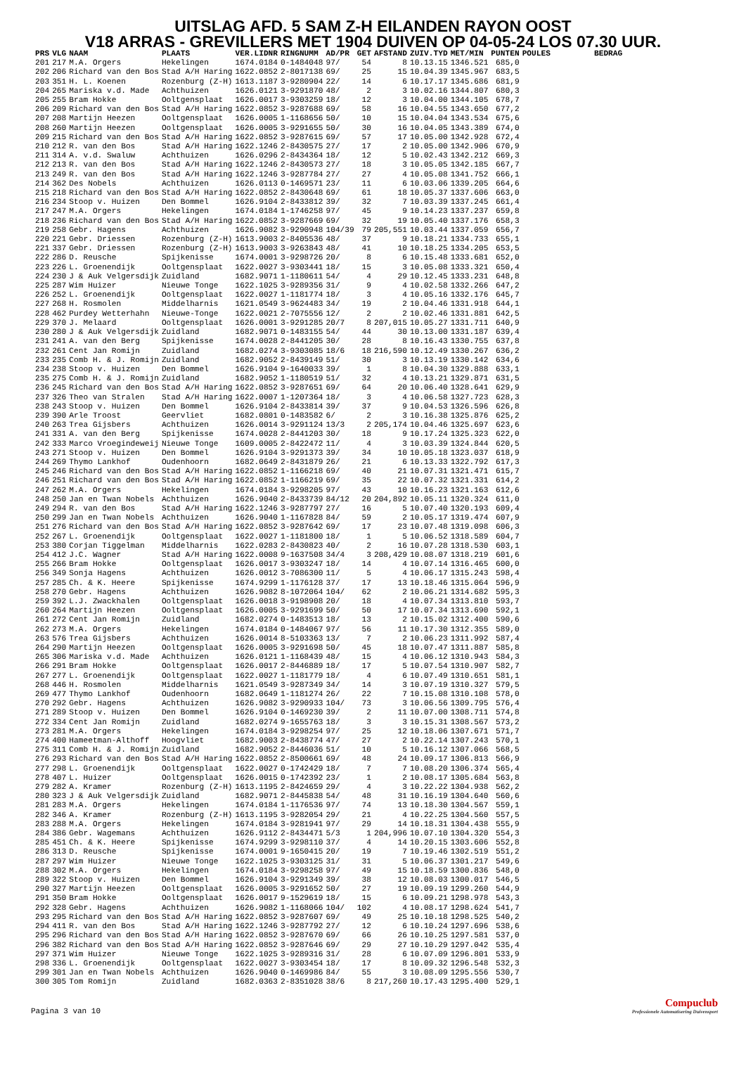UITSLAG AFD. 5 SAM Z-H EILANDEN RAYON OOST
V18 ARRAS - GREVILLERS MET 1904 DUIVEN OP 04-05-24 LOS 07.30 UUR.
| PRS | VLG | NAAM | PLAATS | VER.LIDNR | RINGNUMM | AD/PR | GET | AFSTAND | ZUIV.TYD | MET/MIN | PUNTEN | POULES | BEDRAG |
| --- | --- | --- | --- | --- | --- | --- | --- | --- | --- | --- | --- | --- | --- |
| 201 | 217 | M.A. Orgers | Hekelingen | 1674.0184 | 0-1484048 | 97/ | 54 | 8 | 10.13.15 | 1346.521 | 685,0 | | |
| 202 | 206 | Richard van den Bos | Stad A/H Haring | 1622.0852 | 2-8017138 | 69/ | 25 | 15 | 10.04.39 | 1345.967 | 683,5 | | |
| 203 | 351 | H. L. Koenen | Rozenburg (Z-H) | 1613.1187 | 3-9280904 | 22/ | 14 | 6 | 10.17.17 | 1345.686 | 681,9 | | |
| 204 | 265 | Mariska v.d. Made | Achthuizen | 1626.0121 | 3-9291870 | 48/ | 2 | 3 | 10.02.16 | 1344.807 | 680,3 | | |
| 205 | 255 | Bram Hokke | Ooltgensplaat | 1626.0017 | 3-9303259 | 18/ | 12 | 3 | 10.04.00 | 1344.105 | 678,7 | | |
| 206 | 209 | Richard van den Bos | Stad A/H Haring | 1622.0852 | 3-9287688 | 69/ | 58 | 16 | 10.04.55 | 1343.650 | 677,2 | | |
| 207 | 208 | Martijn Heezen | Ooltgensplaat | 1626.0005 | 1-1168656 | 50/ | 10 | 15 | 10.04.04 | 1343.534 | 675,6 | | |
| 208 | 260 | Martijn Heezen | Ooltgensplaat | 1626.0005 | 3-9291655 | 50/ | 30 | 16 | 10.04.05 | 1343.389 | 674,0 | | |
| 209 | 215 | Richard van den Bos | Stad A/H Haring | 1622.0852 | 3-9287615 | 69/ | 57 | 17 | 10.05.00 | 1342.928 | 672,4 | | |
| 210 | 212 | R. van den Bos | Stad A/H Haring | 1622.1246 | 2-8430575 | 27/ | 17 | 2 | 10.05.00 | 1342.906 | 670,9 | | |
| 211 | 314 | A. v.d. Swaluw | Achthuizen | 1626.0296 | 2-8434364 | 18/ | 12 | 5 | 10.02.43 | 1342.212 | 669,3 | | |
| 212 | 213 | R. van den Bos | Stad A/H Haring | 1622.1246 | 2-8430573 | 27/ | 18 | 3 | 10.05.05 | 1342.185 | 667,7 | | |
| 213 | 249 | R. van den Bos | Stad A/H Haring | 1622.1246 | 3-9287784 | 27/ | 27 | 4 | 10.05.08 | 1341.752 | 666,1 | | |
| 214 | 362 | Des Nobels | Achthuizen | 1626.0113 | 0-1469571 | 23/ | 11 | 6 | 10.03.06 | 1339.205 | 664,6 | | |
| 215 | 218 | Richard van den Bos | Stad A/H Haring | 1622.0852 | 2-8430648 | 69/ | 61 | 18 | 10.05.37 | 1337.606 | 663,0 | | |
| 216 | 234 | Stoop v. Huizen | Den Bommel | 1626.9104 | 2-8433812 | 39/ | 32 | 7 | 10.03.39 | 1337.245 | 661,4 | | |
| 217 | 247 | M.A. Orgers | Hekelingen | 1674.0184 | 1-1746258 | 97/ | 45 | 9 | 10.14.23 | 1337.237 | 659,8 | | |
| 218 | 236 | Richard van den Bos | Stad A/H Haring | 1622.0852 | 3-9287669 | 69/ | 32 | 19 | 10.05.40 | 1337.176 | 658,3 | | |
| 219 | 258 | Gebr. Hagens | Achthuizen | 1626.9082 | 3-9290948 | 104/39 | 79 | 205,551 | 10.03.44 | 1337.059 | 656,7 | | |
| 220 | 221 | Gebr. Driessen | Rozenburg (Z-H) | 1613.9003 | 2-8405536 | 48/ | 37 | 9 | 10.18.21 | 1334.733 | 655,1 | | |
| 221 | 337 | Gebr. Driessen | Rozenburg (Z-H) | 1613.9003 | 3-9263843 | 48/ | 41 | 10 | 10.18.25 | 1334.205 | 653,5 | | |
| 222 | 286 | D. Reusche | Spijkenisse | 1674.0001 | 3-9298726 | 20/ | 8 | 6 | 10.15.48 | 1333.681 | 652,0 | | |
| 223 | 226 | L. Groenendijk | Ooltgensplaat | 1622.0027 | 3-9303441 | 18/ | 15 | 3 | 10.05.08 | 1333.321 | 650,4 | | |
| 224 | 230 | J & Auk Velgersdijk | Zuidland | 1682.9071 | 1-1180611 | 54/ | 4 | 29 | 10.12.45 | 1333.231 | 648,8 | | |
| 225 | 287 | Wim Huizer | Nieuwe Tonge | 1622.1025 | 3-9289356 | 31/ | 9 | 4 | 10.02.58 | 1332.266 | 647,2 | | |
| 226 | 252 | L. Groenendijk | Ooltgensplaat | 1622.0027 | 1-1181774 | 18/ | 3 | 4 | 10.05.16 | 1332.176 | 645,7 | | |
| 227 | 268 | H. Rosmolen | Middelharnis | 1621.0549 | 3-9624483 | 34/ | 19 | 2 | 10.04.46 | 1331.918 | 644,1 | | |
| 228 | 462 | Purdey Wetterhahn | Nieuwe-Tonge | 1622.0021 | 2-7075556 | 12/ | 2 | 2 | 10.02.46 | 1331.881 | 642,5 | | |
| 229 | 370 | J. Melaard | Ooltgensplaat | 1626.0001 | 3-9291285 | 20/7 | 8 | 207,015 | 10.05.27 | 1331.711 | 640,9 | | |
| 230 | 280 | J & Auk Velgersdijk | Zuidland | 1682.9071 | 0-1483155 | 54/ | 44 | 30 | 10.13.00 | 1331.187 | 639,4 | | |
| 231 | 241 | A. van den Berg | Spijkenisse | 1674.0028 | 2-8441205 | 30/ | 28 | 8 | 10.16.43 | 1330.755 | 637,8 | | |
| 232 | 261 | Cent Jan Romijn | Zuidland | 1682.0274 | 3-9303085 | 18/6 | 18 | 216,590 | 10.12.49 | 1330.267 | 636,2 | | |
| 233 | 235 | Comb H. & J. Romijn | Zuidland | 1682.9052 | 2-8439149 | 51/ | 30 | 3 | 10.13.19 | 1330.142 | 634,6 | | |
| 234 | 238 | Stoop v. Huizen | Den Bommel | 1626.9104 | 9-1640033 | 39/ | 1 | 8 | 10.04.30 | 1329.888 | 633,1 | | |
| 235 | 275 | Comb H. & J. Romijn | Zuidland | 1682.9052 | 1-1180519 | 51/ | 32 | 4 | 10.13.21 | 1329.871 | 631,5 | | |
| 236 | 245 | Richard van den Bos | Stad A/H Haring | 1622.0852 | 3-9287651 | 69/ | 64 | 20 | 10.06.40 | 1328.641 | 629,9 | | |
| 237 | 326 | Theo van Stralen | Stad A/H Haring | 1622.0007 | 1-1207364 | 18/ | 3 | 4 | 10.06.58 | 1327.723 | 628,3 | | |
| 238 | 243 | Stoop v. Huizen | Den Bommel | 1626.9104 | 2-8433814 | 39/ | 37 | 9 | 10.04.53 | 1326.596 | 626,8 | | |
| 239 | 390 | Arle Troost | Geervliet | 1682.0801 | 0-1483582 | 6/ | 2 | 3 | 10.16.38 | 1325.876 | 625,2 | | |
| 240 | 263 | Trea Gijsbers | Achthuizen | 1626.0014 | 3-9291124 | 13/3 | 2 | 205,174 | 10.04.46 | 1325.697 | 623,6 | | |
| 241 | 331 | A. van den Berg | Spijkenisse | 1674.0028 | 2-8441203 | 30/ | 18 | 9 | 10.17.24 | 1325.323 | 622,0 | | |
| 242 | 333 | Marco Vroegindeweij | Nieuwe Tonge | 1609.0005 | 2-8422472 | 11/ | 4 | 3 | 10.03.39 | 1324.844 | 620,5 | | |
| 243 | 271 | Stoop v. Huizen | Den Bommel | 1626.9104 | 3-9291373 | 39/ | 34 | 10 | 10.05.18 | 1323.037 | 618,9 | | |
| 244 | 269 | Thymo Lankhof | Oudenhoorn | 1682.0649 | 2-8431879 | 26/ | 21 | 6 | 10.13.33 | 1322.792 | 617,3 | | |
| 245 | 246 | Richard van den Bos | Stad A/H Haring | 1622.0852 | 1-1166218 | 69/ | 40 | 21 | 10.07.31 | 1321.471 | 615,7 | | |
| 246 | 251 | Richard van den Bos | Stad A/H Haring | 1622.0852 | 1-1166219 | 69/ | 35 | 22 | 10.07.32 | 1321.331 | 614,2 | | |
| 247 | 262 | M.A. Orgers | Hekelingen | 1674.0184 | 3-9298205 | 97/ | 43 | 10 | 10.16.23 | 1321.163 | 612,6 | | |
| 248 | 250 | Jan en Twan Nobels | Achthuizen | 1626.9040 | 2-8433739 | 84/12 | 20 | 204,892 | 10.05.11 | 1320.324 | 611,0 | | |
| 249 | 294 | R. van den Bos | Stad A/H Haring | 1622.1246 | 3-9287797 | 27/ | 16 | 5 | 10.07.40 | 1320.193 | 609,4 | | |
| 250 | 299 | Jan en Twan Nobels | Achthuizen | 1626.9040 | 1-1167828 | 84/ | 59 | 2 | 10.05.17 | 1319.474 | 607,9 | | |
| 251 | 276 | Richard van den Bos | Stad A/H Haring | 1622.0852 | 3-9287642 | 69/ | 17 | 23 | 10.07.48 | 1319.098 | 606,3 | | |
| 252 | 267 | L. Groenendijk | Ooltgensplaat | 1622.0027 | 1-1181800 | 18/ | 1 | 5 | 10.06.52 | 1318.589 | 604,7 | | |
| 253 | 380 | Corjan Tiggelman | Middelharnis | 1622.0283 | 2-8430823 | 40/ | 2 | 16 | 10.07.28 | 1318.530 | 603,1 | | |
| 254 | 412 | J.C. Wagner | Stad A/H Haring | 1622.0008 | 9-1637508 | 34/4 | 3 | 208,429 | 10.08.07 | 1318.219 | 601,6 | | |
| 255 | 266 | Bram Hokke | Ooltgensplaat | 1626.0017 | 3-9303247 | 18/ | 14 | 4 | 10.07.14 | 1316.465 | 600,0 | | |
| 256 | 349 | Sonja Hagens | Achthuizen | 1626.0012 | 3-7086300 | 11/ | 5 | 4 | 10.06.17 | 1315.243 | 598,4 | | |
| 257 | 285 | Ch. & K. Heere | Spijkenisse | 1674.9299 | 1-1176128 | 37/ | 17 | 13 | 10.18.46 | 1315.064 | 596,9 | | |
| 258 | 270 | Gebr. Hagens | Achthuizen | 1626.9082 | 8-1072064 | 104/ | 62 | 2 | 10.06.21 | 1314.682 | 595,3 | | |
| 259 | 392 | L.J. Zwackhalen | Ooltgensplaat | 1626.0018 | 3-9198908 | 20/ | 18 | 4 | 10.07.34 | 1313.810 | 593,7 | | |
| 260 | 264 | Martijn Heezen | Ooltgensplaat | 1626.0005 | 3-9291699 | 50/ | 50 | 17 | 10.07.34 | 1313.690 | 592,1 | | |
| 261 | 272 | Cent Jan Romijn | Zuidland | 1682.0274 | 0-1483513 | 18/ | 13 | 2 | 10.15.02 | 1312.400 | 590,6 | | |
| 262 | 273 | M.A. Orgers | Hekelingen | 1674.0184 | 0-1484067 | 97/ | 56 | 11 | 10.17.30 | 1312.355 | 589,0 | | |
| 263 | 576 | Trea Gijsbers | Achthuizen | 1626.0014 | 8-5103363 | 13/ | 7 | 2 | 10.06.23 | 1311.992 | 587,4 | | |
| 264 | 290 | Martijn Heezen | Ooltgensplaat | 1626.0005 | 3-9291698 | 50/ | 45 | 18 | 10.07.47 | 1311.887 | 585,8 | | |
| 265 | 306 | Mariska v.d. Made | Achthuizen | 1626.0121 | 1-1168439 | 48/ | 15 | 4 | 10.06.12 | 1310.943 | 584,3 | | |
| 266 | 291 | Bram Hokke | Ooltgensplaat | 1626.0017 | 2-8446889 | 18/ | 17 | 5 | 10.07.54 | 1310.907 | 582,7 | | |
| 267 | 277 | L. Groenendijk | Ooltgensplaat | 1622.0027 | 1-1181779 | 18/ | 4 | 6 | 10.07.49 | 1310.651 | 581,1 | | |
| 268 | 446 | H. Rosmolen | Middelharnis | 1621.0549 | 3-9287349 | 34/ | 14 | 3 | 10.07.19 | 1310.327 | 579,5 | | |
| 269 | 477 | Thymo Lankhof | Oudenhoorn | 1682.0649 | 1-1181274 | 26/ | 22 | 7 | 10.15.08 | 1310.108 | 578,0 | | |
| 270 | 292 | Gebr. Hagens | Achthuizen | 1626.9082 | 3-9290933 | 104/ | 73 | 3 | 10.06.56 | 1309.795 | 576,4 | | |
| 271 | 289 | Stoop v. Huizen | Den Bommel | 1626.9104 | 0-1469230 | 39/ | 2 | 11 | 10.07.00 | 1308.711 | 574,8 | | |
| 272 | 334 | Cent Jan Romijn | Zuidland | 1682.0274 | 9-1655763 | 18/ | 3 | 3 | 10.15.31 | 1308.567 | 573,2 | | |
| 273 | 281 | M.A. Orgers | Hekelingen | 1674.0184 | 3-9298254 | 97/ | 25 | 12 | 10.18.06 | 1307.671 | 571,7 | | |
| 274 | 400 | Hameetman-Althoff | Hoogvliet | 1682.9003 | 2-8438774 | 47/ | 27 | 2 | 10.22.14 | 1307.243 | 570,1 | | |
| 275 | 311 | Comb H. & J. Romijn | Zuidland | 1682.9052 | 2-8446036 | 51/ | 10 | 5 | 10.16.12 | 1307.066 | 568,5 | | |
| 276 | 293 | Richard van den Bos | Stad A/H Haring | 1622.0852 | 2-8500661 | 69/ | 48 | 24 | 10.09.17 | 1306.813 | 566,9 | | |
| 277 | 298 | L. Groenendijk | Ooltgensplaat | 1622.0027 | 0-1742429 | 18/ | 7 | 7 | 10.08.20 | 1306.374 | 565,4 | | |
| 278 | 407 | L. Huizer | Ooltgensplaat | 1626.0015 | 0-1742392 | 23/ | 1 | 2 | 10.08.17 | 1305.684 | 563,8 | | |
| 279 | 282 | A. Kramer | Rozenburg (Z-H) | 1613.1195 | 2-8424659 | 29/ | 4 | 3 | 10.22.22 | 1304.938 | 562,2 | | |
| 280 | 323 | J & Auk Velgersdijk | Zuidland | 1682.9071 | 2-8445838 | 54/ | 48 | 31 | 10.16.19 | 1304.640 | 560,6 | | |
| 281 | 283 | M.A. Orgers | Hekelingen | 1674.0184 | 1-1176536 | 97/ | 74 | 13 | 10.18.30 | 1304.567 | 559,1 | | |
| 282 | 346 | A. Kramer | Rozenburg (Z-H) | 1613.1195 | 3-9282054 | 29/ | 21 | 4 | 10.22.25 | 1304.560 | 557,5 | | |
| 283 | 288 | M.A. Orgers | Hekelingen | 1674.0184 | 3-9281941 | 97/ | 29 | 14 | 10.18.31 | 1304.438 | 555,9 | | |
| 284 | 386 | Gebr. Wagemans | Achthuizen | 1626.9112 | 2-8434471 | 5/3 | 1 | 204,996 | 10.07.10 | 1304.320 | 554,3 | | |
| 285 | 451 | Ch. & K. Heere | Spijkenisse | 1674.9299 | 3-9298110 | 37/ | 4 | 14 | 10.20.15 | 1303.606 | 552,8 | | |
| 286 | 313 | D. Reusche | Spijkenisse | 1674.0001 | 9-1650415 | 20/ | 19 | 7 | 10.19.46 | 1302.519 | 551,2 | | |
| 287 | 297 | Wim Huizer | Nieuwe Tonge | 1622.1025 | 3-9303125 | 31/ | 31 | 5 | 10.06.37 | 1301.217 | 549,6 | | |
| 288 | 302 | M.A. Orgers | Hekelingen | 1674.0184 | 3-9298258 | 97/ | 49 | 15 | 10.18.59 | 1300.836 | 548,0 | | |
| 289 | 322 | Stoop v. Huizen | Den Bommel | 1626.9104 | 3-9291349 | 39/ | 38 | 12 | 10.08.03 | 1300.017 | 546,5 | | |
| 290 | 327 | Martijn Heezen | Ooltgensplaat | 1626.0005 | 3-9291652 | 50/ | 27 | 19 | 10.09.19 | 1299.260 | 544,9 | | |
| 291 | 350 | Bram Hokke | Ooltgensplaat | 1626.0017 | 9-1529619 | 18/ | 15 | 6 | 10.09.21 | 1298.978 | 543,3 | | |
| 292 | 328 | Gebr. Hagens | Achthuizen | 1626.9082 | 1-1168066 | 104/ | 102 | 4 | 10.08.17 | 1298.624 | 541,7 | | |
| 293 | 295 | Richard van den Bos | Stad A/H Haring | 1622.0852 | 3-9287607 | 69/ | 49 | 25 | 10.10.18 | 1298.525 | 540,2 | | |
| 294 | 411 | R. van den Bos | Stad A/H Haring | 1622.1246 | 3-9287792 | 27/ | 12 | 6 | 10.10.24 | 1297.696 | 538,6 | | |
| 295 | 296 | Richard van den Bos | Stad A/H Haring | 1622.0852 | 3-9287670 | 69/ | 66 | 26 | 10.10.25 | 1297.581 | 537,0 | | |
| 296 | 382 | Richard van den Bos | Stad A/H Haring | 1622.0852 | 3-9287646 | 69/ | 29 | 27 | 10.10.29 | 1297.042 | 535,4 | | |
| 297 | 371 | Wim Huizer | Nieuwe Tonge | 1622.1025 | 3-9289316 | 31/ | 28 | 6 | 10.07.09 | 1296.801 | 533,9 | | |
| 298 | 336 | L. Groenendijk | Ooltgensplaat | 1622.0027 | 3-9303454 | 18/ | 17 | 8 | 10.09.32 | 1296.548 | 532,3 | | |
| 299 | 301 | Jan en Twan Nobels | Achthuizen | 1626.9040 | 0-1469986 | 84/ | 55 | 3 | 10.08.09 | 1295.556 | 530,7 | | |
| 300 | 305 | Tom Romijn | Zuidland | 1682.0363 | 2-8351028 | 38/6 | 8 | 217,260 | 10.17.43 | 1295.400 | 529,1 | | |
Pagina 3 van 10
Compuclub
Professionele Automatisering Duivensport